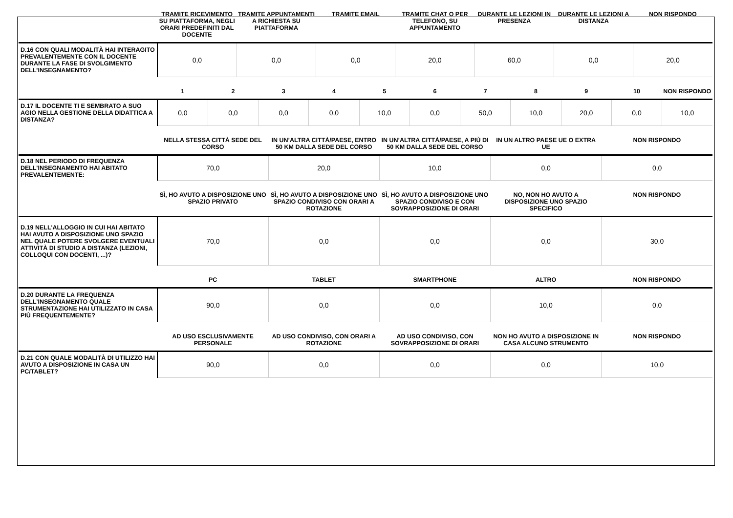| | TRAMITE RICEVIMENTO SU PIATTAFORMA, NEGLI ORARI PREDEFINITI DAL DOCENTE | TRAMITE APPUNTAMENTI A RICHIESTA SU PIATTAFORMA | TRAMITE EMAIL | TRAMITE CHAT O PER TELEFONO, SU APPUNTAMENTO | DURANTE LE LEZIONI IN PRESENZA | DURANTE LE LEZIONI A DISTANZA | NON RISPONDO |
| --- | --- | --- | --- | --- | --- | --- | --- |
| D.16 CON QUALI MODALITÀ HAI INTERAGITO PREVALENTEMENTE CON IL DOCENTE DURANTE LA FASE DI SVOLGIMENTO DELL’INSEGNAMENTO? | 0,0 | 0,0 | 0,0 | 20,0 | 60,0 | 0,0 | 20,0 |
| | 1 | 2 | 3 | 4 | 5 | 6 | 7 | 8 | 9 | 10 | NON RISPONDO |
| --- | --- | --- | --- | --- | --- | --- | --- | --- | --- | --- | --- |
| D.17 IL DOCENTE TI E SEMBRATO A SUO AGIO NELLA GESTIONE DELLA DIDATTICA A DISTANZA? | 0,0 | 0,0 | 0,0 | 0,0 | 10,0 | 0,0 | 50,0 | 10,0 | 20,0 | 0,0 | 10,0 |
| | NELLA STESSA CITTÀ SEDE DEL CORSO | IN UN’ALTRA CITTÀ/PAESE, ENTRO 50 KM DALLA SEDE DEL CORSO | IN UN’ALTRA CITTÀ/PAESE, A PIÙ DI 50 KM DALLA SEDE DEL CORSO | IN UN ALTRO PAESE UE O EXTRA UE | NON RISPONDO |
| --- | --- | --- | --- | --- | --- |
| D.18 NEL PERIODO DI FREQUENZA DELL’INSEGNAMENTO HAI ABITATO PREVALENTEMENTE: | 70,0 | 20,0 | 10,0 | 0,0 | 0,0 |
| | SÌ, HO AVUTO A DISPOSIZIONE UNO SPAZIO PRIVATO | SÌ, HO AVUTO A DISPOSIZIONE UNO SPAZIO CONDIVISO CON ORARI A ROTAZIONE | SÌ, HO AVUTO A DISPOSIZIONE UNO SPAZIO CONDIVISO E CON SOVRAPPOSIZIONE DI ORARI | NO, NON HO AVUTO A DISPOSIZIONE UNO SPAZIO SPECIFICO | NON RISPONDO |
| --- | --- | --- | --- | --- | --- |
| D.19 NELL'ALLOGGIO IN CUI HAI ABITATO HAI AVUTO A DISPOSIZIONE UNO SPAZIO NEL QUALE POTERE SVOLGERE EVENTUALI ATTIVITÀ DI STUDIO A DISTANZA (LEZIONI, COLLOQUI CON DOCENTI, ...)? | 70,0 | 0,0 | 0,0 | 0,0 | 30,0 |
| | PC | TABLET | SMARTPHONE | ALTRO | NON RISPONDO |
| --- | --- | --- | --- | --- | --- |
| D.20 DURANTE LA FREQUENZA DELL’INSEGNAMENTO QUALE STRUMENTAZIONE HAI UTILIZZATO IN CASA PIÙ FREQUENTEMENTE? | 90,0 | 0,0 | 0,0 | 10,0 | 0,0 |
| | AD USO ESCLUSIVAMENTE PERSONALE | AD USO CONDIVISO, CON ORARI A ROTAZIONE | AD USO CONDIVISO, CON SOVRAPPOSIZIONE DI ORARI | NON HO AVUTO A DISPOSIZIONE IN CASA ALCUNO STRUMENTO | NON RISPONDO |
| --- | --- | --- | --- | --- | --- |
| D.21 CON QUALE MODALITÀ DI UTILIZZO HAI AVUTO A DISPOSIZIONE IN CASA UN PC/TABLET? | 90,0 | 0,0 | 0,0 | 0,0 | 10,0 |